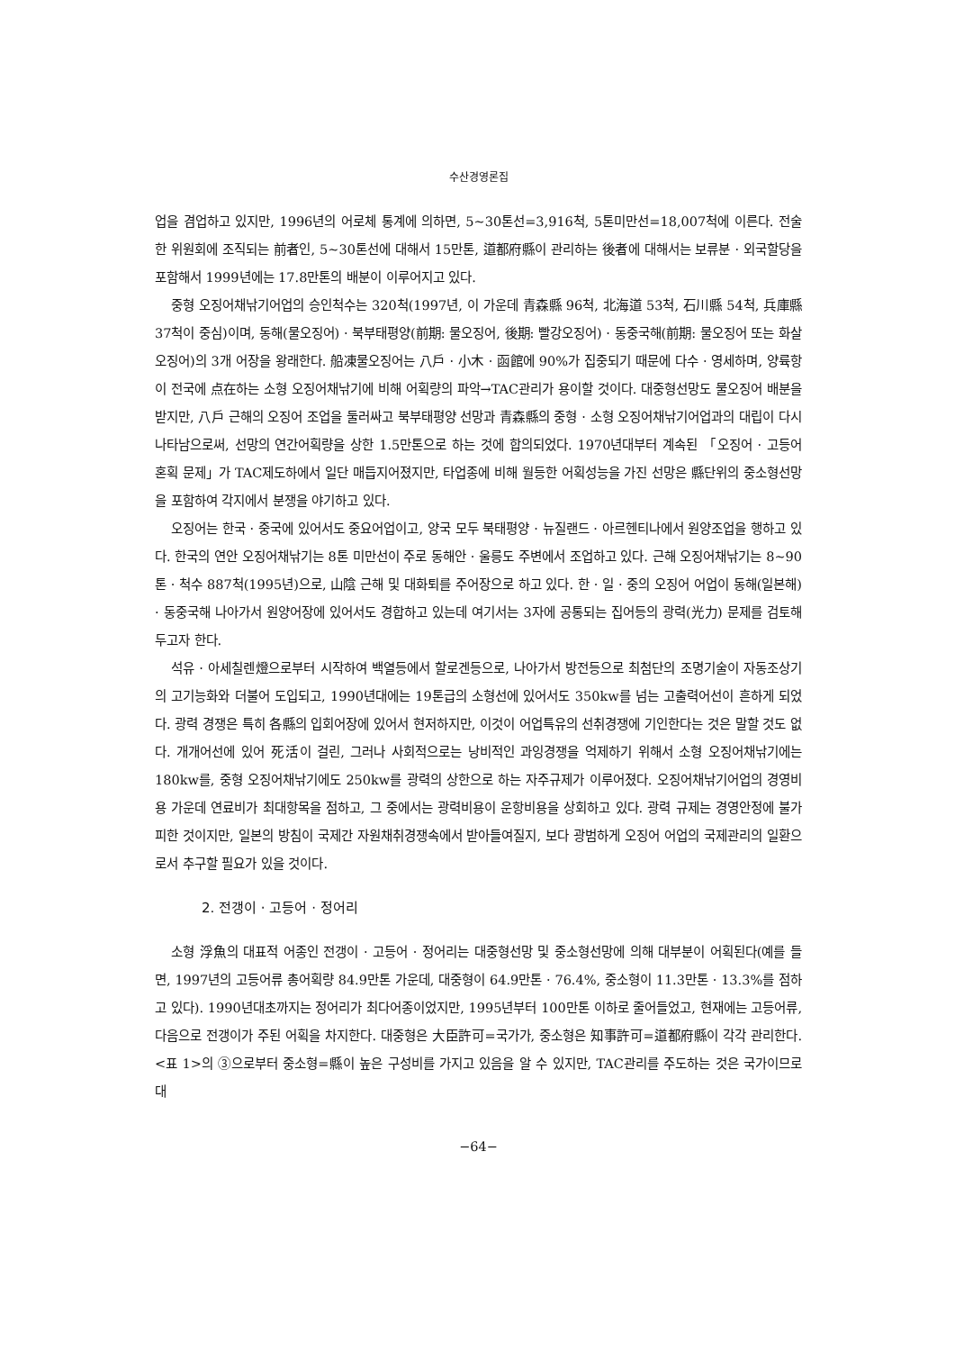수산경영론집
업을 겸업하고 있지만, 1996년의 어로체 통계에 의하면, 5~30톤선=3,916척, 5톤미만선=18,007척에 이른다. 전술한 위원회에 조직되는 前者인, 5~30톤선에 대해서 15만톤, 道都府縣이 관리하는 後者에 대해서는 보류분 · 외국할당을 포함해서 1999년에는 17.8만톤의 배분이 이루어지고 있다.
중형 오징어채낚기어업의 승인척수는 320척(1997년, 이 가운데 青森縣 96척, 北海道 53척, 石川縣 54척, 兵庫縣 37척이 중심)이며, 동해(물오징어) · 북부태평양(前期: 물오징어, 後期: 빨강오징어) · 동중국해(前期: 물오징어 또는 화살오징어)의 3개 어장을 왕래한다. 船凍물오징어는 八戶 · 小木 · 函館에 90%가 집중되기 때문에 다수 · 영세하며, 양륙항이 전국에 点在하는 소형 오징어채낚기에 비해 어획량의 파악→TAC관리가 용이할 것이다. 대중형선망도 물오징어 배분을 받지만, 八戶 근해의 오징어 조업을 둘러싸고 북부태평양 선망과 青森縣의 중형 · 소형 오징어채낚기어업과의 대립이 다시 나타남으로써, 선망의 연간어획량을 상한 1.5만톤으로 하는 것에 합의되었다. 1970년대부터 계속된 「오징어 · 고등어 혼획 문제」가 TAC제도하에서 일단 매듭지어졌지만, 타업종에 비해 월등한 어획성능을 가진 선망은 縣단위의 중소형선망을 포함하여 각지에서 분쟁을 야기하고 있다.
오징어는 한국 · 중국에 있어서도 중요어업이고, 양국 모두 북태평양 · 뉴질랜드 · 아르헨티나에서 원양조업을 행하고 있다. 한국의 연안 오징어채낚기는 8톤 미만선이 주로 동해안 · 울릉도 주변에서 조업하고 있다. 근해 오징어채낚기는 8~90톤 · 척수 887척(1995년)으로, 山陰 근해 및 대화퇴를 주어장으로 하고 있다. 한 · 일 · 중의 오징어 어업이 동해(일본해) · 동중국해 나아가서 원양어장에 있어서도 경합하고 있는데 여기서는 3자에 공통되는 집어등의 광력(光力) 문제를 검토해 두고자 한다.
석유 · 아세칠렌燈으로부터 시작하여 백열등에서 할로겐등으로, 나아가서 방전등으로 최첨단의 조명기술이 자동조상기의 고기능화와 더불어 도입되고, 1990년대에는 19톤급의 소형선에 있어서도 350kw를 넘는 고출력어선이 흔하게 되었다. 광력 경쟁은 특히 各縣의 입회어장에 있어서 현저하지만, 이것이 어업특유의 선취경쟁에 기인한다는 것은 말할 것도 없다. 개개어선에 있어 死活이 걸린, 그러나 사회적으로는 낭비적인 과잉경쟁을 억제하기 위해서 소형 오징어채낚기에는 180kw를, 중형 오징어채낚기에도 250kw를 광력의 상한으로 하는 자주규제가 이루어졌다. 오징어채낚기어업의 경영비용 가운데 연료비가 최대항목을 점하고, 그 중에서는 광력비용이 운항비용을 상회하고 있다. 광력 규제는 경영안정에 불가피한 것이지만, 일본의 방침이 국제간 자원채취경쟁속에서 받아들여질지, 보다 광범하게 오징어 어업의 국제관리의 일환으로서 추구할 필요가 있을 것이다.
2. 전갱이 · 고등어 · 정어리
소형 浮魚의 대표적 어종인 전갱이 · 고등어 · 정어리는 대중형선망 및 중소형선망에 의해 대부분이 어획된다(예를 들면, 1997년의 고등어류 총어획량 84.9만톤 가운데, 대중형이 64.9만톤 · 76.4%, 중소형이 11.3만톤 · 13.3%를 점하고 있다). 1990년대초까지는 정어리가 최다어종이었지만, 1995년부터 100만톤 이하로 줄어들었고, 현재에는 고등어류, 다음으로 전갱이가 주된 어획을 차지한다. 대중형은 大臣許可=국가가, 중소형은 知事許可=道都府縣이 각각 관리한다. <표 1>의 ③으로부터 중소형=縣이 높은 구성비를 가지고 있음을 알 수 있지만, TAC관리를 주도하는 것은 국가이므로 대
−64−